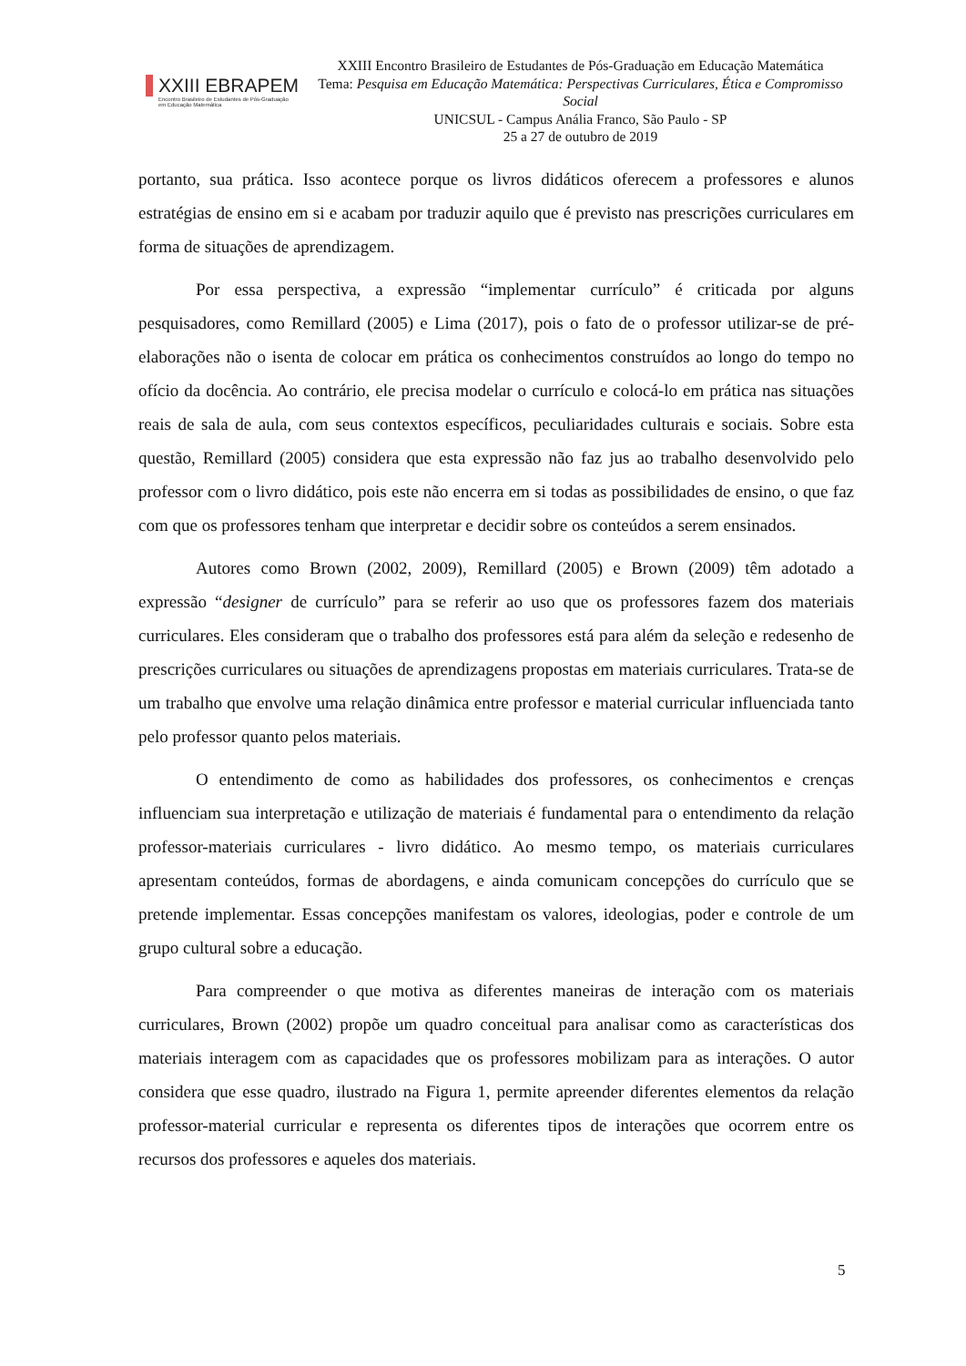XXIII EBRAPEM
Encontro Brasileiro de Estudantes de Pós-Graduação
em Educação Matemática
XXIII Encontro Brasileiro de Estudantes de Pós-Graduação em Educação Matemática
Tema: Pesquisa em Educação Matemática: Perspectivas Curriculares, Ética e Compromisso Social
UNICSUL - Campus Anália Franco, São Paulo - SP
25 a 27 de outubro de 2019
portanto, sua prática. Isso acontece porque os livros didáticos oferecem a professores e alunos estratégias de ensino em si e acabam por traduzir aquilo que é previsto nas prescrições curriculares em forma de situações de aprendizagem.
Por essa perspectiva, a expressão “implementar currículo” é criticada por alguns pesquisadores, como Remillard (2005) e Lima (2017), pois o fato de o professor utilizar-se de pré-elaborações não o isenta de colocar em prática os conhecimentos construídos ao longo do tempo no ofício da docência. Ao contrário, ele precisa modelar o currículo e colocá-lo em prática nas situações reais de sala de aula, com seus contextos específicos, peculiaridades culturais e sociais. Sobre esta questão, Remillard (2005) considera que esta expressão não faz jus ao trabalho desenvolvido pelo professor com o livro didático, pois este não encerra em si todas as possibilidades de ensino, o que faz com que os professores tenham que interpretar e decidir sobre os conteúdos a serem ensinados.
Autores como Brown (2002, 2009), Remillard (2005) e Brown (2009) têm adotado a expressão “designer de currículo” para se referir ao uso que os professores fazem dos materiais curriculares. Eles consideram que o trabalho dos professores está para além da seleção e redesenho de prescrições curriculares ou situações de aprendizagens propostas em materiais curriculares. Trata-se de um trabalho que envolve uma relação dinâmica entre professor e material curricular influenciada tanto pelo professor quanto pelos materiais.
O entendimento de como as habilidades dos professores, os conhecimentos e crenças influenciam sua interpretação e utilização de materiais é fundamental para o entendimento da relação professor-materiais curriculares - livro didático. Ao mesmo tempo, os materiais curriculares apresentam conteúdos, formas de abordagens, e ainda comunicam concepções do currículo que se pretende implementar. Essas concepções manifestam os valores, ideologias, poder e controle de um grupo cultural sobre a educação.
Para compreender o que motiva as diferentes maneiras de interação com os materiais curriculares, Brown (2002) propõe um quadro conceitual para analisar como as características dos materiais interagem com as capacidades que os professores mobilizam para as interações. O autor considera que esse quadro, ilustrado na Figura 1, permite apreender diferentes elementos da relação professor-material curricular e representa os diferentes tipos de interações que ocorrem entre os recursos dos professores e aqueles dos materiais.
5